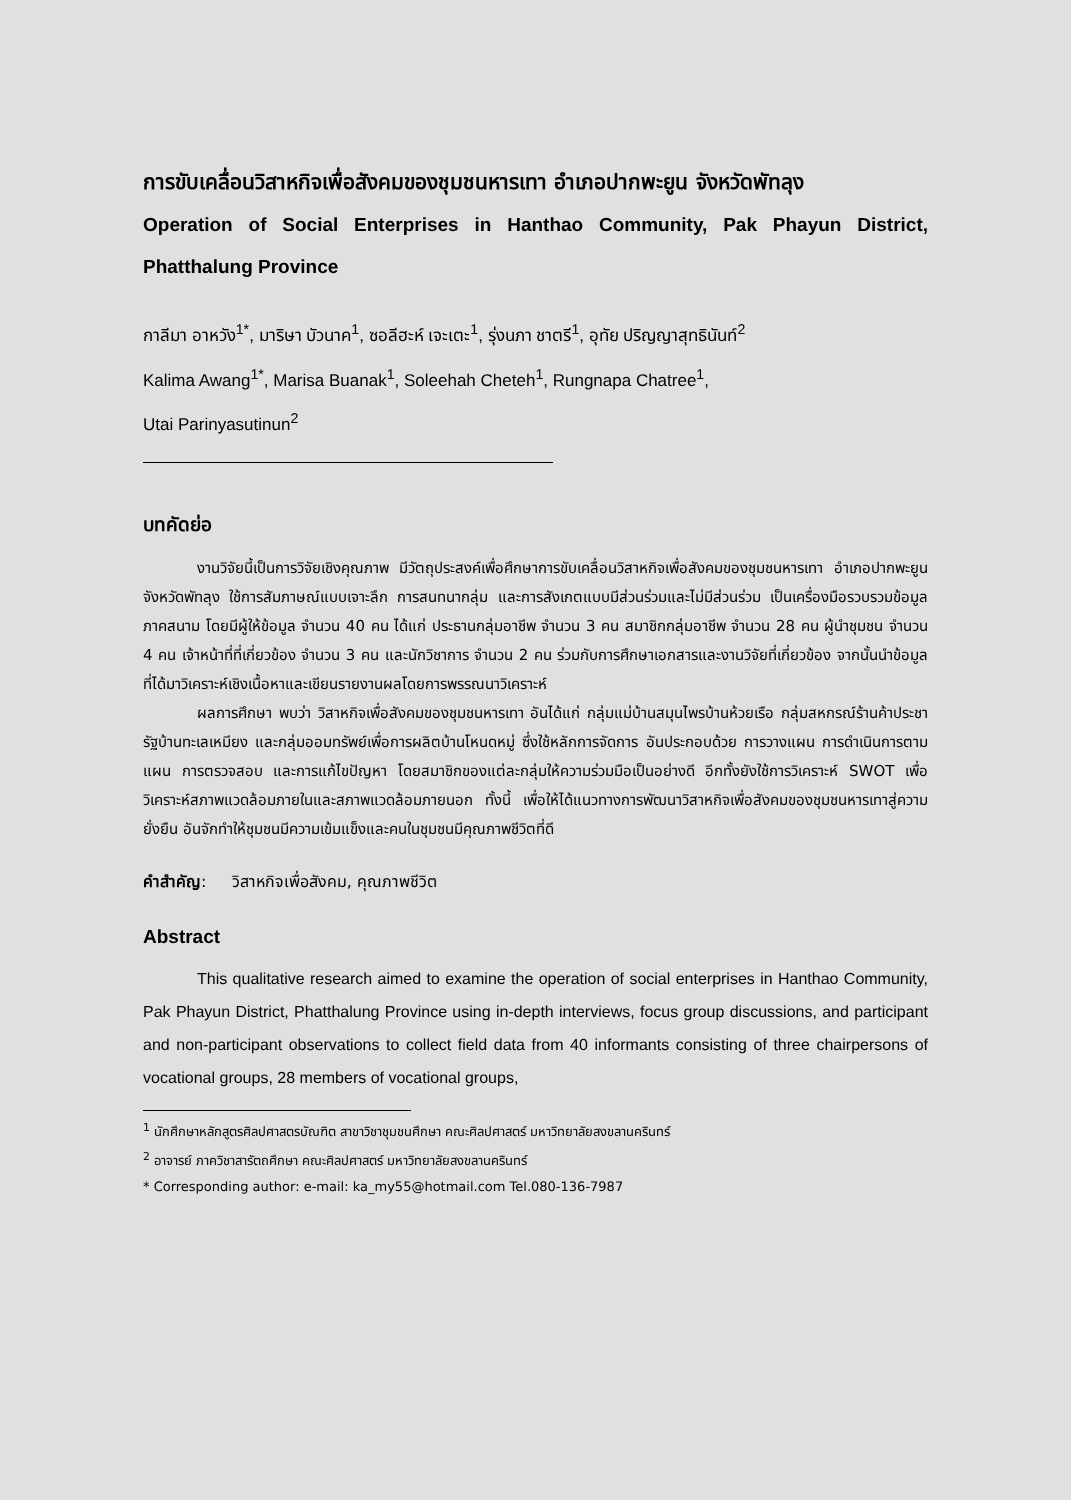การขับเคลื่อนวิสาหกิจเพื่อสังคมของชุมชนหารเทา อำเภอปากพะยูน จังหวัดพัทลุง
Operation of Social Enterprises in Hanthao Community, Pak Phayun District, Phatthalung Province
กาลีมา อาหวัง<sup>1*</sup>, มาริษา บัวนาค<sup>1</sup>, ซอลีฮะห์ เจะเตะ<sup>1</sup>, รุ่งนภา ชาตรี<sup>1</sup>, อุทัย ปริญญาสุทธินันท์<sup>2</sup>
Kalima Awang<sup>1*</sup>, Marisa Buanak<sup>1</sup>, Soleehah Cheteh<sup>1</sup>, Rungnapa Chatree<sup>1</sup>,
Utai Parinyasutinun<sup>2</sup>
บทคัดย่อ
งานวิจัยนี้เป็นการวิจัยเชิงคุณภาพ มีวัตถุประสงค์เพื่อศึกษาการขับเคลื่อนวิสาหกิจเพื่อสังคมของชุมชนหารเทา อำเภอปากพะยูน จังหวัดพัทลุง ใช้การสัมภาษณ์แบบเจาะลึก การสนทนากลุ่ม และการสังเกตแบบมีส่วนร่วมและไม่มีส่วนร่วม เป็นเครื่องมือรวบรวมข้อมูลภาคสนาม โดยมีผู้ให้ข้อมูล จำนวน 40 คน ได้แก่ ประธานกลุ่มอาชีพ จำนวน 3 คน สมาชิกกลุ่มอาชีพ จำนวน 28 คน ผู้นำชุมชน จำนวน 4 คน เจ้าหน้าที่ที่เกี่ยวข้อง จำนวน 3 คน และนักวิชาการ จำนวน 2 คน ร่วมกับการศึกษาเอกสารและงานวิจัยที่เกี่ยวข้อง จากนั้นนำข้อมูลที่ได้มาวิเคราะห์เชิงเนื้อหาและเขียนรายงานผลโดยการพรรณนาวิเคราะห์
ผลการศึกษา พบว่า วิสาหกิจเพื่อสังคมของชุมชนหารเทา อันได้แก่ กลุ่มแม่บ้านสมุนไพรบ้านห้วยเรือ กลุ่มสหกรณ์ร้านค้าประชารัฐบ้านทะเลเหมียง และกลุ่มออมทรัพย์เพื่อการผลิตบ้านโหนดหมู่ ซึ่งใช้หลักการจัดการ อันประกอบด้วย การวางแผน การดำเนินการตามแผน การตรวจสอบ และการแก้ไขปัญหา โดยสมาชิกของแต่ละกลุ่มให้ความร่วมมือเป็นอย่างดี อีกทั้งยังใช้การวิเคราะห์ SWOT เพื่อวิเคราะห์สภาพแวดล้อมภายในและสภาพแวดล้อมภายนอก ทั้งนี้ เพื่อให้ได้แนวทางการพัฒนาวิสาหกิจเพื่อสังคมของชุมชนหารเทาสู่ความยั่งยืน อันจักทำให้ชุมชนมีความเข้มแข็งและคนในชุมชนมีคุณภาพชีวิตที่ดี
คำสำคัญ: วิสาหกิจเพื่อสังคม, คุณภาพชีวิต
Abstract
This qualitative research aimed to examine the operation of social enterprises in Hanthao Community, Pak Phayun District, Phatthalung Province using in-depth interviews, focus group discussions, and participant and non-participant observations to collect field data from 40 informants consisting of three chairpersons of vocational groups, 28 members of vocational groups,
<sup>1</sup> นักศึกษาหลักสูตรศิลปศาสตรบัณฑิต สาขาวิชาชุมชนศึกษา คณะศิลปศาสตร์ มหาวิทยาลัยสงขลานครินทร์
<sup>2</sup> อาจารย์ ภาควิชาสารัตถศึกษา คณะศิลปศาสตร์ มหาวิทยาลัยสงขลานครินทร์
* Corresponding author: e-mail: ka_my55@hotmail.com Tel.080-136-7987